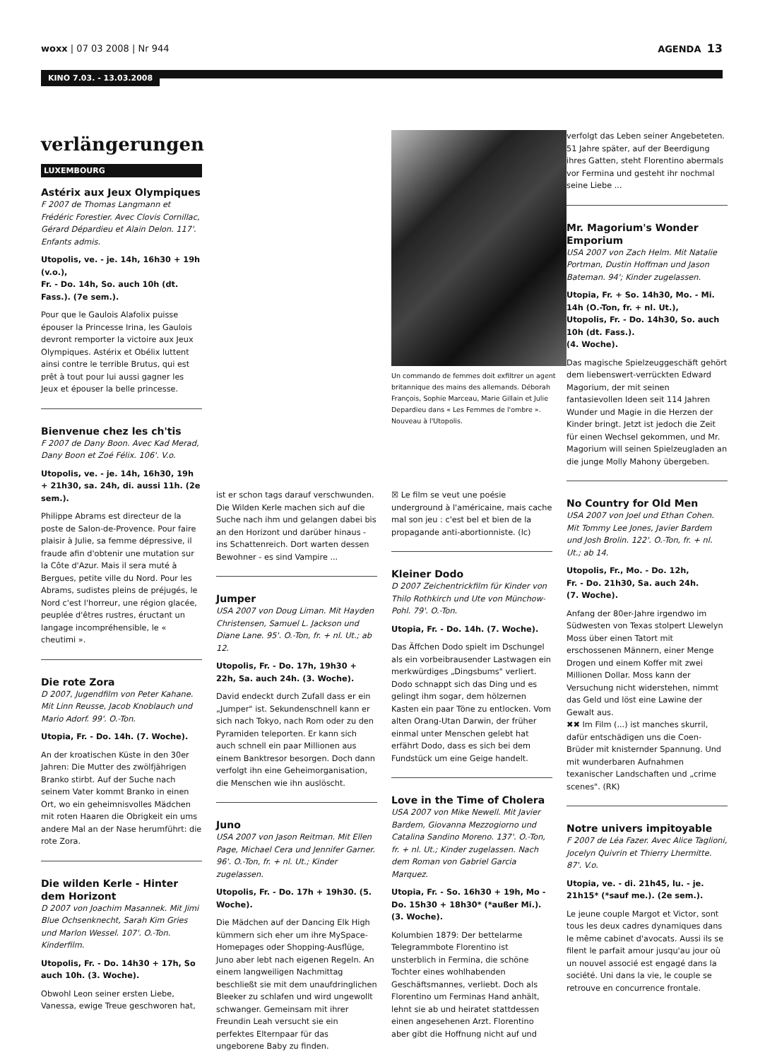woxx | 07 03 2008 | Nr 944 AGENDA 13
KINO 7.03. - 13.03.2008
verlängerungen
LUXEMBOURG
Astérix aux Jeux Olympiques
F 2007 de Thomas Langmann et Frédéric Forestier. Avec Clovis Cornillac, Gérard Dépardieu et Alain Delon. 117'. Enfants admis.
Utopolis, ve. - je. 14h, 16h30 + 19h (v.o.),
Fr. - Do. 14h, So. auch 10h (dt. Fass.). (7e sem.).
Pour que le Gaulois Alafolix puisse épouser la Princesse Irina, les Gaulois devront remporter la victoire aux Jeux Olympiques. Astérix et Obélix luttent ainsi contre le terrible Brutus, qui est prêt à tout pour lui aussi gagner les Jeux et épouser la belle princesse.
Bienvenue chez les ch'tis
F 2007 de Dany Boon. Avec Kad Merad, Dany Boon et Zoé Félix. 106'. V.o.
Utopolis, ve. - je. 14h, 16h30, 19h + 21h30, sa. 24h, di. aussi 11h. (2e sem.).
Philippe Abrams est directeur de la poste de Salon-de-Provence. Pour faire plaisir à Julie, sa femme dépressive, il fraude afin d'obtenir une mutation sur la Côte d'Azur. Mais il sera muté à Bergues, petite ville du Nord. Pour les Abrams, sudistes pleins de préjugés, le Nord c'est l'horreur, une région glacée, peuplée d'êtres rustres, éructant un langage incompréhensible, le « cheutimi ».
Die rote Zora
D 2007, Jugendfilm von Peter Kahane. Mit Linn Reusse, Jacob Knoblauch und Mario Adorf. 99'. O.-Ton.
Utopia, Fr. - Do. 14h. (7. Woche).
An der kroatischen Küste in den 30er Jahren: Die Mutter des zwölfjährigen Branko stirbt. Auf der Suche nach seinem Vater kommt Branko in einen Ort, wo ein geheimnisvolles Mädchen mit roten Haaren die Obrigkeit ein ums andere Mal an der Nase herumführt: die rote Zora.
Die wilden Kerle - Hinter dem Horizont
D 2007 von Joachim Masannek. Mit Jimi Blue Ochsenknecht, Sarah Kim Gries und Marlon Wessel. 107'. O.-Ton. Kinderfilm.
Utopolis, Fr. - Do. 14h30 + 17h, So auch 10h. (3. Woche).
Obwohl Leon seiner ersten Liebe, Vanessa, ewige Treue geschworen hat,
Un commando de femmes doit exfiltrer un agent britannique des mains des allemands. Déborah François, Sophie Marceau, Marie Gillain et Julie Depardieu dans « Les Femmes de l'ombre ». Nouveau à l'Utopolis.
ist er schon tags darauf verschwunden. Die Wilden Kerle machen sich auf die Suche nach ihm und gelangen dabei bis an den Horizont und darüber hinaus - ins Schattenreich. Dort warten dessen Bewohner - es sind Vampire ...
Jumper
USA 2007 von Doug Liman. Mit Hayden Christensen, Samuel L. Jackson und Diane Lane. 95'. O.-Ton, fr. + nl. Ut.; ab 12.
Utopolis, Fr. - Do. 17h, 19h30 + 22h, Sa. auch 24h. (3. Woche).
David endeckt durch Zufall dass er ein „Jumper" ist. Sekundenschnell kann er sich nach Tokyo, nach Rom oder zu den Pyramiden teleporten. Er kann sich auch schnell ein paar Millionen aus einem Banktresor besorgen. Doch dann verfolgt ihn eine Geheimorganisation, die Menschen wie ihn auslöscht.
Juno
USA 2007 von Jason Reitman. Mit Ellen Page, Michael Cera und Jennifer Garner. 96'. O.-Ton, fr. + nl. Ut.; Kinder zugelassen.
Utopolis, Fr. - Do. 17h + 19h30. (5. Woche).
Die Mädchen auf der Dancing Elk High kümmern sich eher um ihre MySpace-Homepages oder Shopping-Ausflüge, Juno aber lebt nach eigenen Regeln. An einem langweiligen Nachmittag beschließt sie mit dem unaufdringlichen Bleeker zu schlafen und wird ungewollt schwanger. Gemeinsam mit ihrer Freundin Leah versucht sie ein perfektes Elternpaar für das ungeborene Baby zu finden.
☒ Le film se veut une poésie underground à l'américaine, mais cache mal son jeu : c'est bel et bien de la propagande anti-abortionniste. (lc)
Kleiner Dodo
D 2007 Zeichentrickfilm für Kinder von Thilo Rothkirch und Ute von Münchow-Pohl. 79'. O.-Ton.
Utopia, Fr. - Do. 14h. (7. Woche).
Das Äffchen Dodo spielt im Dschungel als ein vorbeibrausender Lastwagen ein merkwürdiges „Dingsbums" verliert. Dodo schnappt sich das Ding und es gelingt ihm sogar, dem hölzernen Kasten ein paar Töne zu entlocken. Vom alten Orang-Utan Darwin, der früher einmal unter Menschen gelebt hat erfährt Dodo, dass es sich bei dem Fundstück um eine Geige handelt.
Love in the Time of Cholera
USA 2007 von Mike Newell. Mit Javier Bardem, Giovanna Mezzogiorno und Catalina Sandino Moreno. 137'. O.-Ton, fr. + nl. Ut.; Kinder zugelassen. Nach dem Roman von Gabriel Garcia Marquez.
Utopia, Fr. - So. 16h30 + 19h, Mo - Do. 15h30 + 18h30* (*außer Mi.). (3. Woche).
Kolumbien 1879: Der bettelarme Telegrammbote Florentino ist unsterblich in Fermina, die schöne Tochter eines wohlhabenden Geschäftsmannes, verliebt. Doch als Florentino um Ferminas Hand anhält, lehnt sie ab und heiratet stattdessen einen angesehenen Arzt. Florentino aber gibt die Hoffnung nicht auf und
verfolgt das Leben seiner Angebeteten. 51 Jahre später, auf der Beerdigung ihres Gatten, steht Florentino abermals vor Fermina und gesteht ihr nochmal seine Liebe ...
Mr. Magorium's Wonder Emporium
USA 2007 von Zach Helm. Mit Natalie Portman, Dustin Hoffman und Jason Bateman. 94'; Kinder zugelassen.
Utopia, Fr. + So. 14h30, Mo. - Mi. 14h (O.-Ton, fr. + nl. Ut.),
Utopolis, Fr. - Do. 14h30, So. auch 10h (dt. Fass.).
(4. Woche).
Das magische Spielzeuggeschäft gehört dem liebenswert-verrückten Edward Magorium, der mit seinen fantasievollen Ideen seit 114 Jahren Wunder und Magie in die Herzen der Kinder bringt. Jetzt ist jedoch die Zeit für einen Wechsel gekommen, und Mr. Magorium will seinen Spielzeugladen an die junge Molly Mahony übergeben.
No Country for Old Men
USA 2007 von Joel und Ethan Cohen. Mit Tommy Lee Jones, Javier Bardem und Josh Brolin. 122'. O.-Ton, fr. + nl. Ut.; ab 14.
Utopolis, Fr., Mo. - Do. 12h,
Fr. - Do. 21h30, Sa. auch 24h.
(7. Woche).
Anfang der 80er-Jahre irgendwo im Südwesten von Texas stolpert Llewelyn Moss über einen Tatort mit erschossenen Männern, einer Menge Drogen und einem Koffer mit zwei Millionen Dollar. Moss kann der Versuchung nicht widerstehen, nimmt das Geld und löst eine Lawine der Gewalt aus.
✖✖ Im Film (...) ist manches skurril, dafür entschädigen uns die Coen-Brüder mit knisternder Spannung. Und mit wunderbaren Aufnahmen texanischer Landschaften und „crime scenes". (RK)
Notre univers impitoyable
F 2007 de Léa Fazer. Avec Alice Taglioni, Jocelyn Quivrin et Thierry Lhermitte. 87'. V.o.
Utopia, ve. - di. 21h45, lu. - je. 21h15* (*sauf me.). (2e sem.).
Le jeune couple Margot et Victor, sont tous les deux cadres dynamiques dans le même cabinet d'avocats. Aussi ils se filent le parfait amour jusqu'au jour où un nouvel associé est engagé dans la société. Uni dans la vie, le couple se retrouve en concurrence frontale.